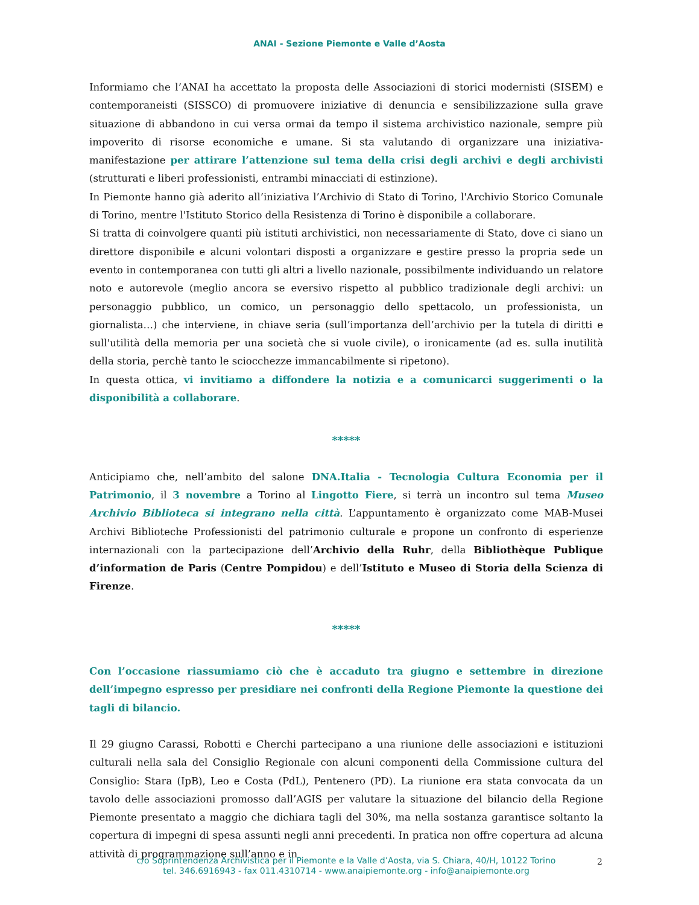ANAI - Sezione Piemonte e Valle d’Aosta
Informiamo che l’ANAI ha accettato la proposta delle Associazioni di storici modernisti (SISEM) e contemporaneisti (SISSCO) di promuovere iniziative di denuncia e sensibilizzazione sulla grave situazione di abbandono in cui versa ormai da tempo il sistema archivistico nazionale, sempre più impoverito di risorse economiche e umane. Si sta valutando di organizzare una iniziativa-manifestazione per attirare l’attenzione sul tema della crisi degli archivi e degli archivisti (strutturati e liberi professionisti, entrambi minacciati di estinzione).
In Piemonte hanno già aderito all’iniziativa l’Archivio di Stato di Torino, l'Archivio Storico Comunale di Torino, mentre l'Istituto Storico della Resistenza di Torino è disponibile a collaborare.
Si tratta di coinvolgere quanti più istituti archivistici, non necessariamente di Stato, dove ci siano un direttore disponibile e alcuni volontari disposti a organizzare e gestire presso la propria sede un evento in contemporanea con tutti gli altri a livello nazionale, possibilmente individuando un relatore noto e autorevole (meglio ancora se eversivo rispetto al pubblico tradizionale degli archivi: un personaggio pubblico, un comico, un personaggio dello spettacolo, un professionista, un giornalista…) che interviene, in chiave seria (sull’importanza dell’archivio per la tutela di diritti e sull'utilità della memoria per una società che si vuole civile), o ironicamente (ad es. sulla inutilità della storia, perchè tanto le sciocchezze immancabilmente si ripetono).
In questa ottica, vi invitiamo a diffondere la notizia e a comunicarci suggerimenti o la disponibilità a collaborare.
*****
Anticipiamo che, nell’ambito del salone DNA.Italia - Tecnologia Cultura Economia per il Patrimonio, il 3 novembre a Torino al Lingotto Fiere, si terrà un incontro sul tema Museo Archivio Biblioteca si integrano nella città. L’appuntamento è organizzato come MAB-Musei Archivi Biblioteche Professionisti del patrimonio culturale e propone un confronto di esperienze internazionali con la partecipazione dell’Archivio della Ruhr, della Bibliothèque Publique d’information de Paris (Centre Pompidou) e dell’Istituto e Museo di Storia della Scienza di Firenze.
*****
Con l’occasione riassumiamo ciò che è accaduto tra giugno e settembre in direzione dell’impegno espresso per presidiare nei confronti della Regione Piemonte la questione dei tagli di bilancio.
Il 29 giugno Carassi, Robotti e Cherchi partecipano a una riunione delle associazioni e istituzioni culturali nella sala del Consiglio Regionale con alcuni componenti della Commissione cultura del Consiglio: Stara (IpB), Leo e Costa (PdL), Pentenero (PD). La riunione era stata convocata da un tavolo delle associazioni promosso dall’AGIS per valutare la situazione del bilancio della Regione Piemonte presentato a maggio che dichiara tagli del 30%, ma nella sostanza garantisce soltanto la copertura di impegni di spesa assunti negli anni precedenti. In pratica non offre copertura ad alcuna attività di programmazione sull’anno e in
c/o Soprintendenza Archivistica per il Piemonte e la Valle d’Aosta, via S. Chiara, 40/H, 10122 Torino
tel. 346.6916943 - fax 011.4310714 - www.anaipiemonte.org - info@anaipiemonte.org
2